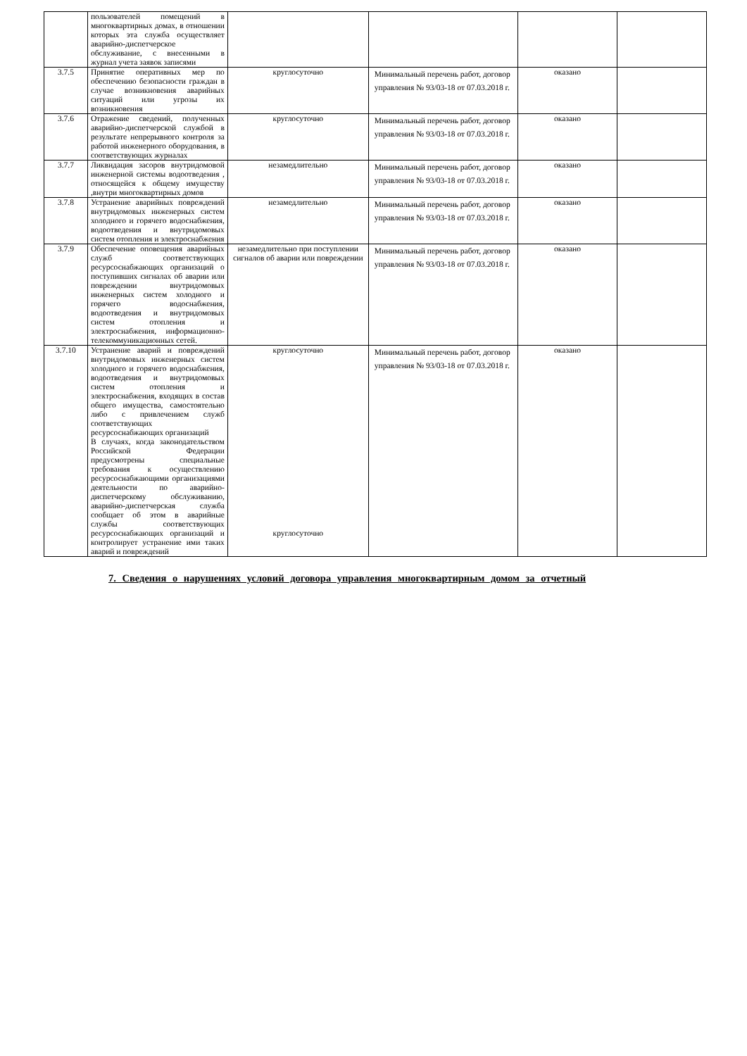| | пользователей помещений в многоквартирных домах, в отношении которых эта служба осуществляет аварийно-диспетчерское обслуживание, с внесенными в журнал учета заявок записями | | | | |
| 3.7.5 | Принятие оперативных мер по обеспечению безопасности граждан в случае возникновения аварийных ситуаций или угрозы их возникновения | круглосуточно | Минимальный перечень работ, договор управления № 93/03-18 от 07.03.2018 г. | оказано | |
| 3.7.6 | Отражение сведений, полученных аварийно-диспетчерской службой в результате непрерывного контроля за работой инженерного оборудования, в соответствующих журналах | круглосуточно | Минимальный перечень работ, договор управления № 93/03-18 от 07.03.2018 г. | оказано | |
| 3.7.7 | Ликвидация засоров внутридомовой инженерной системы водоотведения , относящейся к общему имуществу ,внутри многоквартирных домов | незамедлительно | Минимальный перечень работ, договор управления № 93/03-18 от 07.03.2018 г. | оказано | |
| 3.7.8 | Устранение аварийных повреждений внутридомовых инженерных систем холодного и горячего водоснабжения, водоотведения и внутридомовых систем отопления и электроснабжения | незамедлительно | Минимальный перечень работ, договор управления № 93/03-18 от 07.03.2018 г. | оказано | |
| 3.7.9 | Обеспечение оповещения аварийных служб соответствующих ресурсоснабжающих организаций о поступивших сигналах об аварии или повреждении внутридомовых инженерных систем холодного и горячего водоснабжения, водоотведения и внутридомовых систем отопления и электроснабжения, информационно-телекоммуникационных сетей. | незамедлительно при поступлении сигналов об аварии или повреждении | Минимальный перечень работ, договор управления № 93/03-18 от 07.03.2018 г. | оказано | |
| 3.7.10 | Устранение аварий и повреждений внутридомовых инженерных систем холодного и горячего водоснабжения, водоотведения и внутридомовых систем отопления и электроснабжения, входящих в состав общего имущества, самостоятельно либо с привлечением служб соответствующих ресурсоснабжающих организаций В случаях, когда законодательством Российской Федерации предусмотрены специальные требования к осуществлению ресурсоснабжающими организациями деятельности по аварийно- диспетчерскому обслуживанию, аварийно-диспетчерская служба сообщает об этом в аварийные службы соответствующих ресурсоснабжающих организаций и контролирует устранение ими таких аварий и повреждений | круглосуточно круглосуточно | Минимальный перечень работ, договор управления № 93/03-18 от 07.03.2018 г. | оказано | |
7. Сведения о нарушениях условий договора управления многоквартирным домом за отчетный